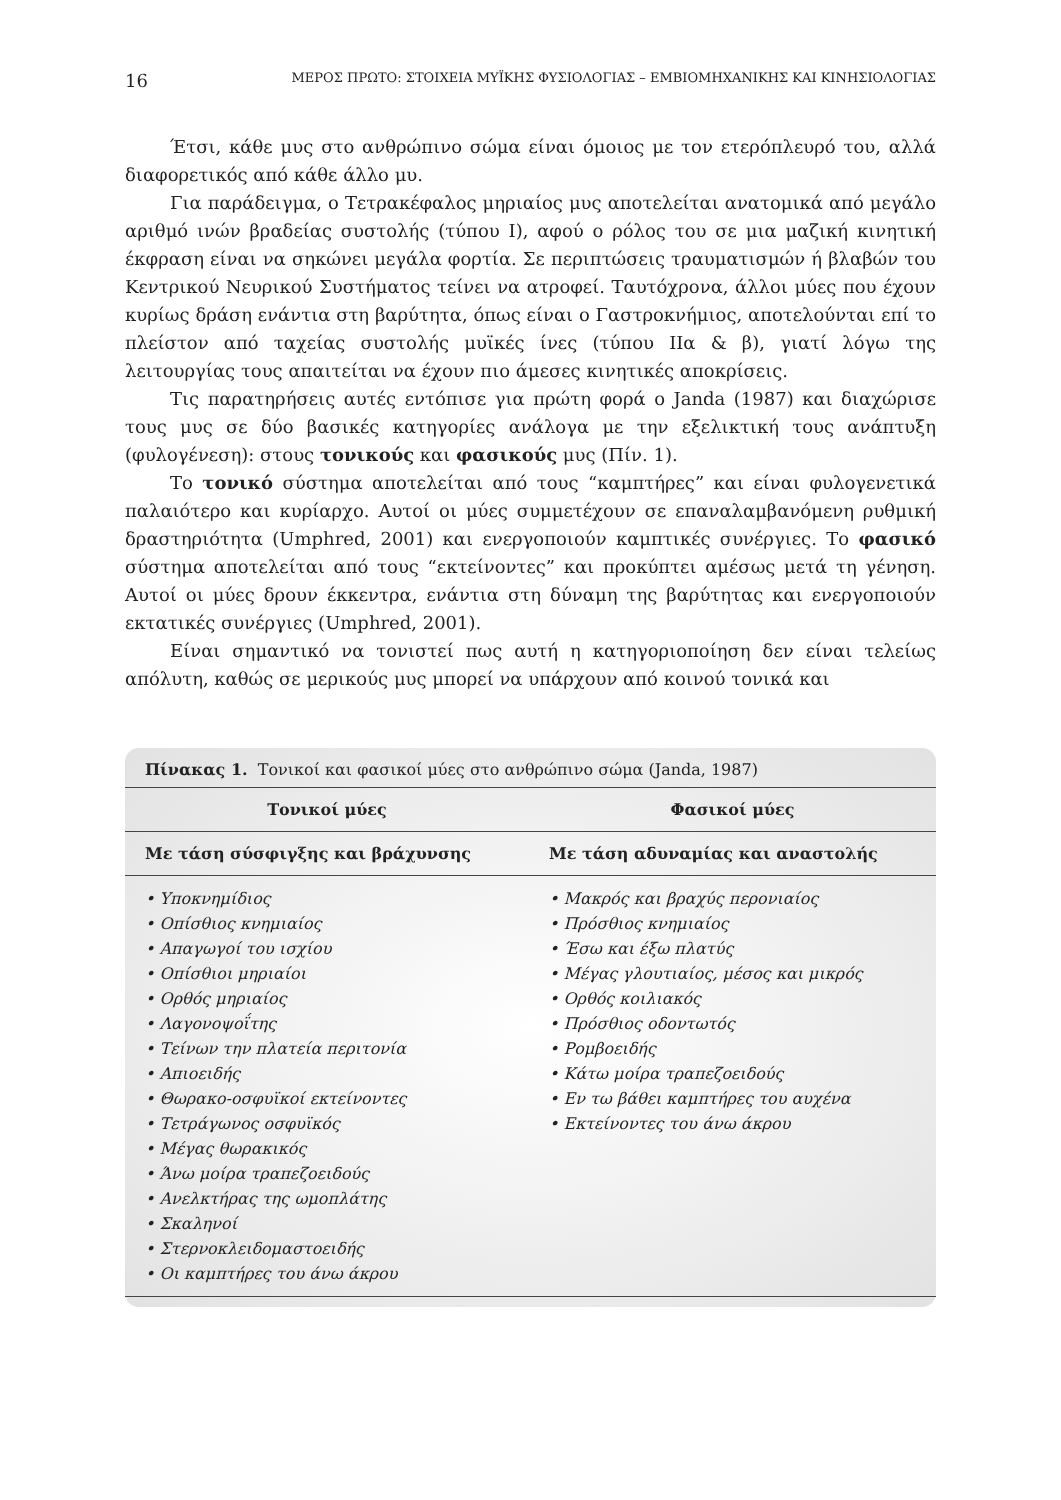16 ΜΕΡΟΣ ΠΡΩΤΟ: ΣΤΟΙΧΕΙΑ ΜΥΪΚΗΣ ΦΥΣΙΟΛΟΓΙΑΣ – ΕΜΒΙΟΜΗΧΑΝΙΚΗΣ ΚΑΙ ΚΙΝΗΣΙΟΛΟΓΙΑΣ
Έτσι, κάθε μυς στο ανθρώπινο σώμα είναι όμοιος με τον ετερόπλευρό του, αλλά διαφορετικός από κάθε άλλο μυ.
Για παράδειγμα, ο Τετρακέφαλος μηριαίος μυς αποτελείται ανατομικά από μεγάλο αριθμό ινών βραδείας συστολής (τύπου Ι), αφού ο ρόλος του σε μια μαζική κινητική έκφραση είναι να σηκώνει μεγάλα φορτία. Σε περιπτώσεις τραυματισμών ή βλαβών του Κεντρικού Νευρικού Συστήματος τείνει να ατροφεί. Ταυτόχρονα, άλλοι μύες που έχουν κυρίως δράση ενάντια στη βαρύτητα, όπως είναι ο Γαστροκνήμιος, αποτελούνται επί το πλείστον από ταχείας συστολής μυϊκές ίνες (τύπου ΙΙα & β), γιατί λόγω της λειτουργίας τους απαιτείται να έχουν πιο άμεσες κινητικές αποκρίσεις.
Τις παρατηρήσεις αυτές εντόπισε για πρώτη φορά ο Janda (1987) και διαχώρισε τους μυς σε δύο βασικές κατηγορίες ανάλογα με την εξελικτική τους ανάπτυξη (φυλογένεση): στους τονικούς και φασικούς μυς (Πίν. 1).
Το τονικό σύστημα αποτελείται από τους “καμπτήρες” και είναι φυλογενετικά παλαιότερο και κυρίαρχο. Αυτοί οι μύες συμμετέχουν σε επαναλαμβανόμενη ρυθμική δραστηριότητα (Umphred, 2001) και ενεργοποιούν καμπτικές συνέργιες. Το φασικό σύστημα αποτελείται από τους “εκτείνοντες” και προκύπτει αμέσως μετά τη γένηση. Αυτοί οι μύες δρουν έκκεντρα, ενάντια στη δύναμη της βαρύτητας και ενεργοποιούν εκτατικές συνέργιες (Umphred, 2001).
Είναι σημαντικό να τονιστεί πως αυτή η κατηγοριοποίηση δεν είναι τελείως απόλυτη, καθώς σε μερικούς μυς μπορεί να υπάρχουν από κοινού τονικά και
Πίνακας 1. Τονικοί και φασικοί μύες στο ανθρώπινο σώμα (Janda, 1987)
| Τονικοί μύες | Φασικοί μύες |
| --- | --- |
| Με τάση σύσφιγξης και βράχυνσης | Με τάση αδυναμίας και αναστολής |
| • Υποκνημίδιος • Οπίσθιος κνημιαίος • Απαγωγοί του ισχίου • Οπίσθιοι μηριαίοι • Ορθός μηριαίος • Λαγονοψοΐτης • Τείνων την πλατεία περιτονία • Απιοειδής • Θωρακο-οσφυϊκοί εκτείνοντες • Τετράγωνος οσφυϊκός • Μέγας θωρακικός • Άνω μοίρα τραπεζοειδούς • Ανελκτήρας της ωμοπλάτης • Σκαληνοί • Στερνοκλειδομαστοειδής • Οι καμπτήρες του άνω άκρου | • Μακρός και βραχύς περονιαίος • Πρόσθιος κνημιαίος • Έσω και έξω πλατύς • Μέγας γλουτιαίος, μέσος και μικρός • Ορθός κοιλιακός • Πρόσθιος οδοντωτός • Ρομβοειδής • Κάτω μοίρα τραπεζοειδούς • Εν τω βάθει καμπτήρες του αυχένα • Εκτείνοντες του άνω άκρου |